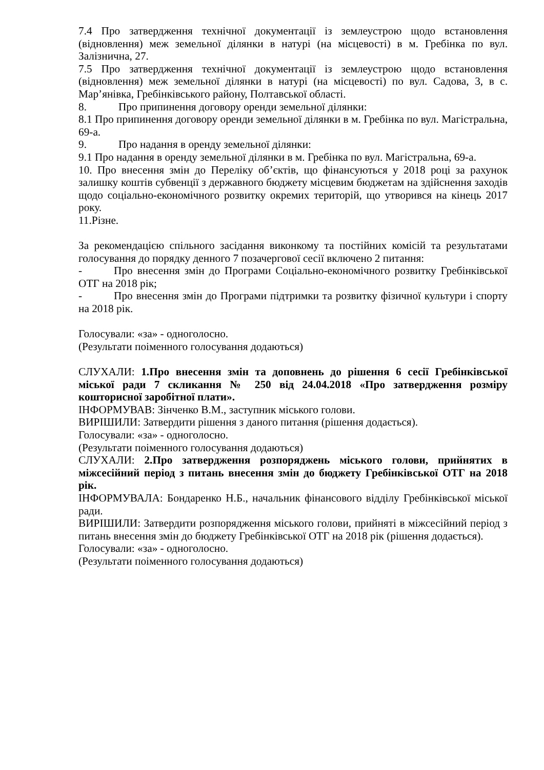7.4 Про затвердження технічної документації із землеустрою щодо встановлення (відновлення) меж земельної ділянки в натурі (на місцевості) в м. Гребінка по вул. Залізнична, 27.
7.5 Про затвердження технічної документації із землеустрою щодо встановлення (відновлення) меж земельної ділянки в натурі (на місцевості) по вул. Садова, 3, в с. Мар’янівка, Гребінківського району, Полтавської області.
8. Про припинення договору оренди земельної ділянки:
8.1 Про припинення договору оренди земельної ділянки в м. Гребінка по вул. Магістральна, 69-а.
9. Про надання в оренду земельної ділянки:
9.1 Про надання в оренду земельної ділянки в м. Гребінка по вул. Магістральна, 69-а.
10. Про внесення змін до Переліку об’єктів, що фінансуються у 2018 році за рахунок залишку коштів субвенції з державного бюджету місцевим бюджетам на здійснення заходів щодо соціально-економічного розвитку окремих територій, що утворився на кінець 2017 року.
11.Різне.
За рекомендацією спільного засідання виконкому та постійних комісій та результатами голосування до порядку денного 7 позачергової сесії включено 2 питання:
- Про внесення змін до Програми Соціально-економічного розвитку Гребінківської ОТГ на 2018 рік;
- Про внесення змін до Програми підтримки та розвитку фізичної культури і спорту на 2018 рік.
Голосували: «за» - одноголосно.
(Результати поіменного голосування додаються)
СЛУХАЛИ: 1.Про внесення змін та доповнень до рішення 6 сесії Гребінківської міської ради 7 скликання № 250 від 24.04.2018 «Про затвердження розміру кошторисної заробітної плати».
ІНФОРМУВАВ: Зінченко В.М., заступник міського голови.
ВИРІШИЛИ: Затвердити рішення з даного питання (рішення додається).
Голосували: «за» - одноголосно.
(Результати поіменного голосування додаються)
СЛУХАЛИ: 2.Про затвердження розпоряджень міського голови, прийнятих в міжсесійний період з питань внесення змін до бюджету Гребінківської ОТГ на 2018 рік.
ІНФОРМУВАЛА: Бондаренко Н.Б., начальник фінансового відділу Гребінківської міської ради.
ВИРІШИЛИ: Затвердити розпорядження міського голови, прийняті в міжсесійний період з питань внесення змін до бюджету Гребінківської ОТГ на 2018 рік (рішення додається).
Голосували: «за» - одноголосно.
(Результати поіменного голосування додаються)